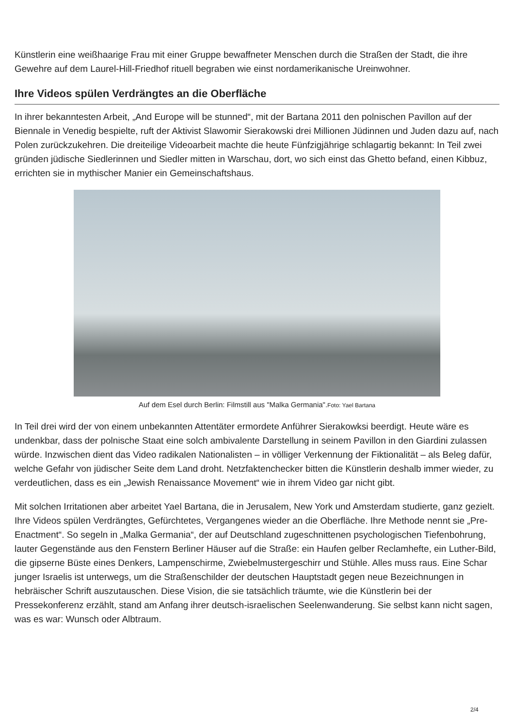Künstlerin eine weißhaarige Frau mit einer Gruppe bewaffneter Menschen durch die Straßen der Stadt, die ihre Gewehre auf dem Laurel-Hill-Friedhof rituell begraben wie einst nordamerikanische Ureinwohner.
Ihre Videos spülen Verdrängtes an die Oberfläche
In ihrer bekanntesten Arbeit, „And Europe will be stunned“, mit der Bartana 2011 den polnischen Pavillon auf der Biennale in Venedig bespielte, ruft der Aktivist Slawomir Sierakowski drei Millionen Jüdinnen und Juden dazu auf, nach Polen zurückzukehren. Die dreiteilige Videoarbeit machte die heute Fünfzigjährige schlagartig bekannt: In Teil zwei gründen jüdische Siedlerinnen und Siedler mitten in Warschau, dort, wo sich einst das Ghetto befand, einen Kibbuz, errichten sie in mythischer Manier ein Gemeinschaftshaus.
Auf dem Esel durch Berlin: Filmstill aus "Malka Germania".Foto: Yael Bartana
In Teil drei wird der von einem unbekannten Attentäter ermordete Anführer Sierakowksi beerdigt. Heute wäre es undenkbar, dass der polnische Staat eine solch ambivalente Darstellung in seinem Pavillon in den Giardini zulassen würde. Inzwischen dient das Video radikalen Nationalisten – in völliger Verkennung der Fiktionalität – als Beleg dafür, welche Gefahr von jüdischer Seite dem Land droht. Netzfaktenchecker bitten die Künstlerin deshalb immer wieder, zu verdeutlichen, dass es ein „Jewish Renaissance Movement“ wie in ihrem Video gar nicht gibt.
Mit solchen Irritationen aber arbeitet Yael Bartana, die in Jerusalem, New York und Amsterdam studierte, ganz gezielt. Ihre Videos spülen Verdrängtes, Gefürchtetes, Vergangenes wieder an die Oberfläche. Ihre Methode nennt sie „Pre-Enactment“. So segeln in „Malka Germania“, der auf Deutschland zugeschnittenen psychologischen Tiefenbohrung, lauter Gegenstände aus den Fenstern Berliner Häuser auf die Straße: ein Haufen gelber Reclamhefte, ein Luther-Bild, die gipserne Büste eines Denkers, Lampenschirme, Zwiebelmustergeschirr und Stühle. Alles muss raus. Eine Schar junger Israelis ist unterwegs, um die Straßenschilder der deutschen Hauptstadt gegen neue Bezeichnungen in hebräischer Schrift auszutauschen. Diese Vision, die sie tatsächlich träumte, wie die Künstlerin bei der Pressekonferenz erzählt, stand am Anfang ihrer deutsch-israelischen Seelenwanderung. Sie selbst kann nicht sagen, was es war: Wunsch oder Albtraum.
2/4